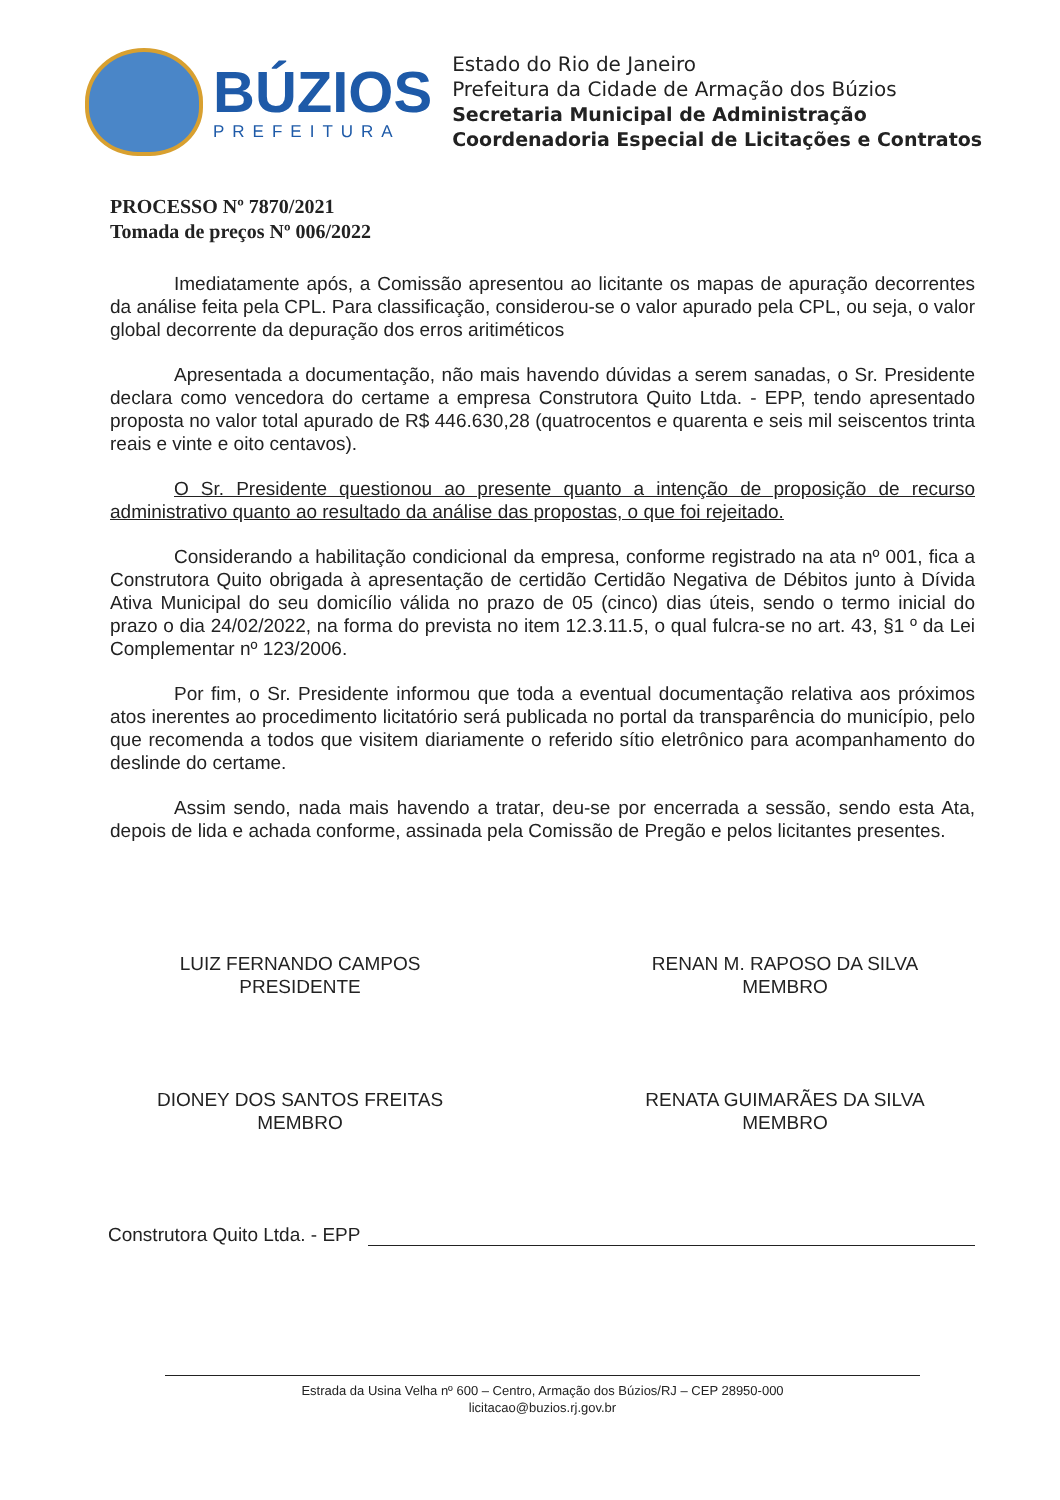BÚZIOS
PREFEITURA
Estado do Rio de Janeiro
Prefeitura da Cidade de Armação dos Búzios
Secretaria Municipal de Administração
Coordenadoria Especial de Licitações e Contratos
PROCESSO Nº 7870/2021
Tomada de preços Nº 006/2022
Imediatamente após, a Comissão apresentou ao licitante os mapas de apuração decorrentes da análise feita pela CPL. Para classificação, considerou-se o valor apurado pela CPL, ou seja, o valor global decorrente da depuração dos erros aritiméticos
Apresentada a documentação, não mais havendo dúvidas a serem sanadas, o Sr. Presidente declara como vencedora do certame a empresa Construtora Quito Ltda. - EPP, tendo apresentado proposta no valor total apurado de R$ 446.630,28 (quatrocentos e quarenta e seis mil seiscentos trinta reais e vinte e oito centavos).
O Sr. Presidente questionou ao presente quanto a intenção de proposição de recurso administrativo quanto ao resultado da análise das propostas, o que foi rejeitado.
Considerando a habilitação condicional da empresa, conforme registrado na ata nº 001, fica a Construtora Quito obrigada à apresentação de certidão Certidão Negativa de Débitos junto à Dívida Ativa Municipal do seu domicílio válida no prazo de 05 (cinco) dias úteis, sendo o termo inicial do prazo o dia 24/02/2022, na forma do prevista no item 12.3.11.5, o qual fulcra-se no art. 43, §1 º da Lei Complementar nº 123/2006.
Por fim, o Sr. Presidente informou que toda a eventual documentação relativa aos próximos atos inerentes ao procedimento licitatório será publicada no portal da transparência do município, pelo que recomenda a todos que visitem diariamente o referido sítio eletrônico para acompanhamento do deslinde do certame.
Assim sendo, nada mais havendo a tratar, deu-se por encerrada a sessão, sendo esta Ata, depois de lida e achada conforme, assinada pela Comissão de Pregão e pelos licitantes presentes.
LUIZ FERNANDO CAMPOS
PRESIDENTE
RENAN M. RAPOSO DA SILVA
MEMBRO
DIONEY DOS SANTOS FREITAS
MEMBRO
RENATA GUIMARÃES DA SILVA
MEMBRO
Construtora Quito Ltda. - EPP
Estrada da Usina Velha nº 600 – Centro, Armação dos Búzios/RJ – CEP 28950-000
licitacao@buzios.rj.gov.br